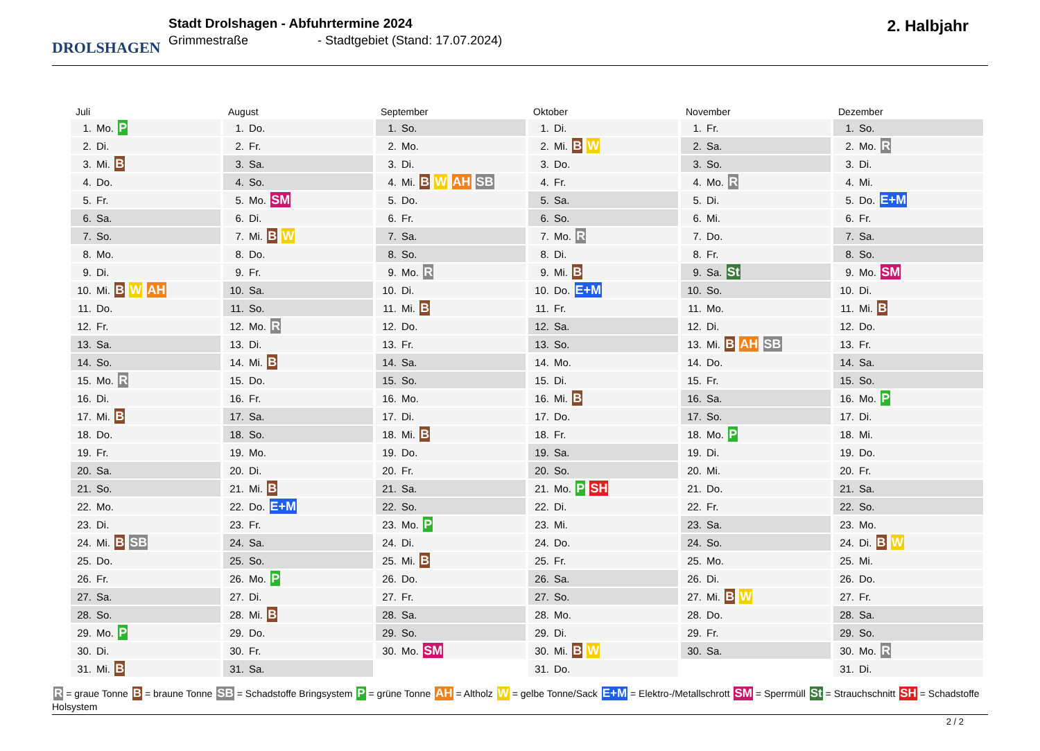DROLSHAGEN
Stadt Drolshagen - Abfuhrtermine 2024
Grimmestraße - Stadtgebiet (Stand: 17.07.2024)
2. Halbjahr
Juli
| 1. | Mo. P |
| 2. | Di. |
| 3. | Mi. B |
| 4. | Do. |
| 5. | Fr. |
| 6. | Sa. |
| 7. | So. |
| 8. | Mo. |
| 9. | Di. |
| 10. | Mi. B W AH |
| 11. | Do. |
| 12. | Fr. |
| 13. | Sa. |
| 14. | So. |
| 15. | Mo. R |
| 16. | Di. |
| 17. | Mi. B |
| 18. | Do. |
| 19. | Fr. |
| 20. | Sa. |
| 21. | So. |
| 22. | Mo. |
| 23. | Di. |
| 24. | Mi. B SB |
| 25. | Do. |
| 26. | Fr. |
| 27. | Sa. |
| 28. | So. |
| 29. | Mo. P |
| 30. | Di. |
| 31. | Mi. B |
August
| 1. | Do. |
| 2. | Fr. |
| 3. | Sa. |
| 4. | So. |
| 5. | Mo. SM |
| 6. | Di. |
| 7. | Mi. B W |
| 8. | Do. |
| 9. | Fr. |
| 10. | Sa. |
| 11. | So. |
| 12. | Mo. R |
| 13. | Di. |
| 14. | Mi. B |
| 15. | Do. |
| 16. | Fr. |
| 17. | Sa. |
| 18. | So. |
| 19. | Mo. |
| 20. | Di. |
| 21. | Mi. B |
| 22. | Do. E+M |
| 23. | Fr. |
| 24. | Sa. |
| 25. | So. |
| 26. | Mo. P |
| 27. | Di. |
| 28. | Mi. B |
| 29. | Do. |
| 30. | Fr. |
| 31. | Sa. |
September
| 1. | So. |
| 2. | Mo. |
| 3. | Di. |
| 4. | Mi. B W AH SB |
| 5. | Do. |
| 6. | Fr. |
| 7. | Sa. |
| 8. | So. |
| 9. | Mo. R |
| 10. | Di. |
| 11. | Mi. B |
| 12. | Do. |
| 13. | Fr. |
| 14. | Sa. |
| 15. | So. |
| 16. | Mo. |
| 17. | Di. |
| 18. | Mi. B |
| 19. | Do. |
| 20. | Fr. |
| 21. | Sa. |
| 22. | So. |
| 23. | Mo. P |
| 24. | Di. |
| 25. | Mi. B |
| 26. | Do. |
| 27. | Fr. |
| 28. | Sa. |
| 29. | So. |
| 30. | Mo. SM |
Oktober
| 1. | Di. |
| 2. | Mi. B W |
| 3. | Do. |
| 4. | Fr. |
| 5. | Sa. |
| 6. | So. |
| 7. | Mo. R |
| 8. | Di. |
| 9. | Mi. B |
| 10. | Do. E+M |
| 11. | Fr. |
| 12. | Sa. |
| 13. | So. |
| 14. | Mo. |
| 15. | Di. |
| 16. | Mi. B |
| 17. | Do. |
| 18. | Fr. |
| 19. | Sa. |
| 20. | So. |
| 21. | Mo. P SH |
| 22. | Di. |
| 23. | Mi. |
| 24. | Do. |
| 25. | Fr. |
| 26. | Sa. |
| 27. | So. |
| 28. | Mo. |
| 29. | Di. |
| 30. | Mi. B W |
| 31. | Do. |
November
| 1. | Fr. |
| 2. | Sa. |
| 3. | So. |
| 4. | Mo. R |
| 5. | Di. |
| 6. | Mi. |
| 7. | Do. |
| 8. | Fr. |
| 9. | Sa. St |
| 10. | So. |
| 11. | Mo. |
| 12. | Di. |
| 13. | Mi. B AH SB |
| 14. | Do. |
| 15. | Fr. |
| 16. | Sa. |
| 17. | So. |
| 18. | Mo. P |
| 19. | Di. |
| 20. | Mi. |
| 21. | Do. |
| 22. | Fr. |
| 23. | Sa. |
| 24. | So. |
| 25. | Mo. |
| 26. | Di. |
| 27. | Mi. B W |
| 28. | Do. |
| 29. | Fr. |
| 30. | Sa. |
Dezember
| 1. | So. |
| 2. | Mo. R |
| 3. | Di. |
| 4. | Mi. |
| 5. | Do. E+M |
| 6. | Fr. |
| 7. | Sa. |
| 8. | So. |
| 9. | Mo. SM |
| 10. | Di. |
| 11. | Mi. B |
| 12. | Do. |
| 13. | Fr. |
| 14. | Sa. |
| 15. | So. |
| 16. | Mo. P |
| 17. | Di. |
| 18. | Mi. |
| 19. | Do. |
| 20. | Fr. |
| 21. | Sa. |
| 22. | So. |
| 23. | Mo. |
| 24. | Di. B W |
| 25. | Mi. |
| 26. | Do. |
| 27. | Fr. |
| 28. | Sa. |
| 29. | So. |
| 30. | Mo. R |
| 31. | Di. |
R = graue Tonne B = braune Tonne SB = Schadstoffe Bringsystem P = grüne Tonne AH = Altholz W = gelbe Tonne/Sack E+M = Elektro-/Metallschrott SM = Sperrmüll St = Strauchschnitt SH = Schadstoffe Holsystem
2 / 2